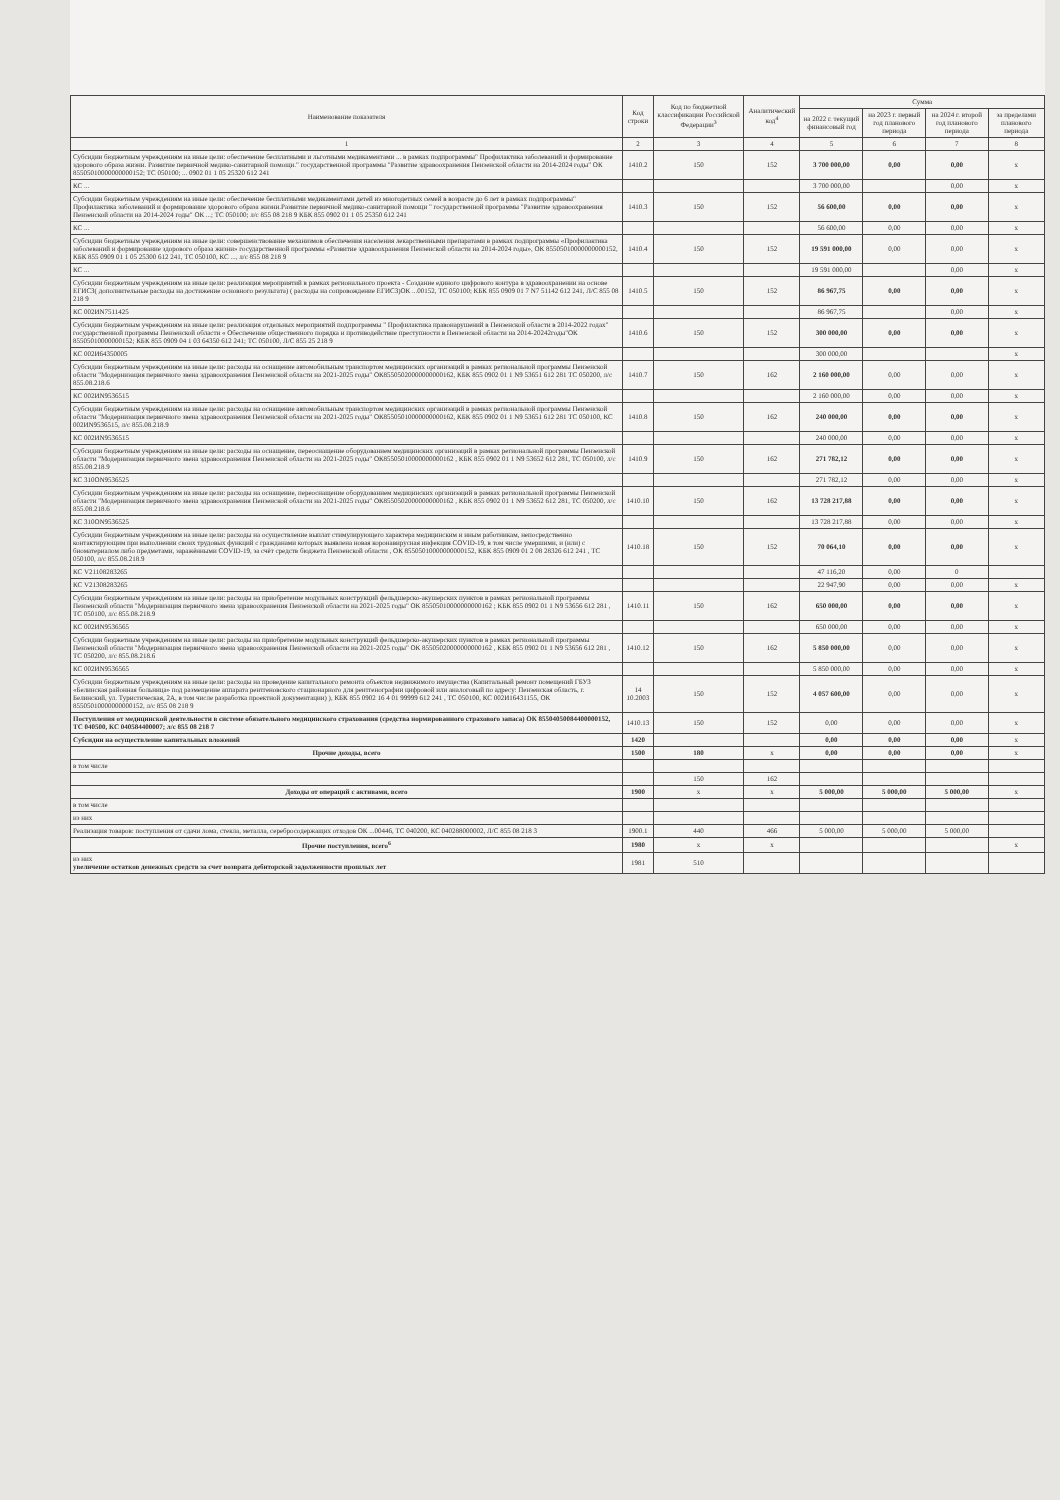| Наименование показателя | Код строки | Код по бюджетной классификации Российской Федерации<sup>3</sup> | Аналитический код<sup>4</sup> | Сумма | | | |
| --- | --- | --- | --- | --- | --- | --- | --- |
| | | | | на 2022 г. текущий финансовый год | на 2023 г. первый год планового периода | на 2024 г. второй год планового периода | за пределами планового периода |
| 1 | 2 | 3 | 4 | 5 | 6 | 7 | 8 |
| Субсидии бюджетным учреждениям на иные цели: обеспечение бесплатными и льготными медикаментами ... в рамках подпрограммы" Профилактика заболеваний и формирование здорового образа жизни. Развитие первичной медико-санитарной помощи." государственной программы "Развитие здравоохранения Пензенской области на 2014-2024 годы" ОК 85505010000000000152; ТС 050100; ... 0902 01 1 05 25320 612 241 | 1410.2 | 150 | 152 | 3 700 000,00 | 0,00 | 0,00 | x |
| КС ... | | | | 3 700 000,00 | | 0,00 | x |
| Субсидии бюджетным учреждениям на иные цели: обеспечение бесплатными медикаментами детей из многодетных семей в возрасте до 6 лет в рамках подпрограммы" Профилактика заболеваний и формирование здорового образа жизни.Развитие первичной медико-санитарной помощи " государственной программы "Развитие здравоохранения Пензенской области на 2014-2024 годы" ОК ...; ТС 050100; л/с 855 08 218 9 КБК 855 0902 01 1 05 25350 612 241 | 1410.3 | 150 | 152 | 56 600,00 | 0,00 | 0,00 | x |
| КС ... | | | | 56 600,00 | 0,00 | 0,00 | x |
| Субсидии бюджетным учреждениям на иные цели: совершенствование механизмов обеспечения населения лекарственными препаратами в рамках подпрограммы «Профилактика заболеваний и формирование здорового образа жизни» государственной программы «Развитие здравоохранения Пензенской области на 2014-2024 годы», ОК 85505010000000000152, КБК 855 0909 01 1 05 25300 612 241, ТС 050100, КС ..., л/с 855 08 218 9 | 1410.4 | 150 | 152 | 19 591 000,00 | 0,00 | 0,00 | x |
| КС ... | | | | 19 591 000,00 | | 0,00 | x |
| Субсидии бюджетным учреждениям на иные цели: реализация мероприятий в рамках регионального проекта - Создание единого цифрового контура в здравоохранении на основе ЕГИСЗ( дополнительные расходы на достижение основного результата) ( расходы на сопровождение ЕГИСЗ)ОК ...00152, ТС 050100; КБК 855 0909 01 7 N7 51142 612 241, Л/С 855 08 218 9 | 1410.5 | 150 | 152 | 86 967,75 | 0,00 | 0,00 | x |
| КС 002ИN7511425 | | | | 86 967,75 | | 0,00 | x |
| Субсидии бюджетным учреждениям на иные цели: реализация отдельных мероприятий подпрограммы " Профилактика правонарушений в Пензенской области в 2014-2022 годах" государственной программы Пензенской области « Обеспечение общественного порядка и противодействие преступности в Пензенской области на 2014-20242годы"ОК 85505010000000152; КБК 855 0909 04 1 03 64350 612 241; ТС 050100, Л/С 855 25 218 9 | 1410.6 | 150 | 152 | 300 000,00 | 0,00 | 0,00 | x |
| КС 002И64350005 | | | | 300 000,00 | | | x |
| Субсидии бюджетным учреждениям на иные цели: расходы на оснащение автомобильным транспортом медицинских организаций в рамках региональной программы Пензенской области "Модернизация первичного звена здравоохранения Пензенской области на 2021-2025 годы" ОК85505020000000000162, КБК 855 0902 01 1 N9 53651 612 281 ТС 050200, л/с 855.08.218.6 | 1410.7 | 150 | 162 | 2 160 000,00 | 0,00 | 0,00 | x |
| КС 002ИN9536515 | | | | 2 160 000,00 | 0,00 | 0,00 | x |
| Субсидии бюджетным учреждениям на иные цели: расходы на оснащение автомобильным транспортом медицинских организаций в рамках региональной программы Пензенской области "Модернизация первичного звена здравоохранения Пензенской области на 2021-2025 годы" ОК85505010000000000162, КБК 855 0902 01 1 N9 53651 612 281 ТС 050100, КС 002ИN9536515, л/с 855.08.218.9 | 1410.8 | 150 | 162 | 240 000,00 | 0,00 | 0,00 | x |
| КС 002ИN9536515 | | | | 240 000,00 | 0,00 | 0,00 | x |
| Субсидии бюджетным учреждениям на иные цели: расходы на оснащение, переоснащение оборудованием медицинских организаций в рамках региональной программы Пензенской области "Модернизация первичного звена здравоохранения Пензенской области на 2021-2025 годы" ОК85505010000000000162 , КБК 855 0902 01 1 N9 53652 612 281, ТС 050100, л/с 855.08.218.9 | 1410.9 | 150 | 162 | 271 782,12 | 0,00 | 0,00 | x |
| КС 310ОN9536525 | | | | 271 782,12 | 0,00 | 0,00 | x |
| Субсидии бюджетным учреждениям на иные цели: расходы на оснащение, переоснащение оборудованием медицинских организаций в рамках региональной программы Пензенской области "Модернизация первичного звена здравоохранения Пензенской области на 2021-2025 годы" ОК85505020000000000162 , КБК 855 0902 01 1 N9 53652 612 281, ТС 050200, л/с 855.08.218.6 | 1410.10 | 150 | 162 | 13 728 217,88 | 0,00 | 0,00 | x |
| КС 310ОN9536525 | | | | 13 728 217,88 | 0,00 | 0,00 | x |
| Субсидии бюджетным учреждениям на иные цели: расходы на осуществление выплат стимулирующего характера медицинским и иным работникам, непосредственно контактирующим при выполнении своих трудовых функций с гражданами которых выявлена новая коронавирусная инфекция COVID-19, в том числе умершими, и (или) с биоматериалом либо предметами, заражёнными COVID-19, за счёт средств бюджета Пензенской области , ОК 85505010000000000152, КБК 855 0909 01 2 08 28326 612 241 , ТС 050100, л/с 855.08.218.9 | 1410.18 | 150 | 152 | 70 064,10 | 0,00 | 0,00 | x |
| КС V21108283265 | | | | 47 116,20 | 0,00 | 0 | |
| КС V21308283265 | | | | 22 947,90 | 0,00 | 0,00 | x |
| Субсидии бюджетным учреждениям на иные цели: расходы на приобретение модульных конструкций фельдшерско-акушерских пунктов в рамках региональной программы Пензенской области "Модернизация первичного звена здравоохранения Пензенской области на 2021-2025 годы" ОК 85505010000000000162 ; КБК 855 0902 01 1 N9 53656 612 281 , ТС 050100, л/с 855.08.218.9 | 1410.11 | 150 | 162 | 650 000,00 | 0,00 | 0,00 | x |
| КС 002ИN9536565 | | | | 650 000,00 | 0,00 | 0,00 | x |
| Субсидии бюджетным учреждениям на иные цели: расходы на приобретение модульных конструкций фельдшерско-акушерских пунктов в рамках региональной программы Пензенской области "Модернизация первичного звена здравоохранения Пензенской области на 2021-2025 годы" ОК 85505020000000000162 , КБК 855 0902 01 1 N9 53656 612 281 , ТС 050200, л/с 855.08.218.6 | 1410.12 | 150 | 162 | 5 850 000,00 | 0,00 | 0,00 | x |
| КС 002ИN9536565 | | | | 5 850 000,00 | 0,00 | 0,00 | x |
| Субсидии бюджетным учреждениям на иные цели: расходы на проведение капитального ремонта объектов недвижимого имущества (Капитальный ремонт помещений ГБУЗ «Белинская районная больница» под размещение аппарата рентгеновского стационарного для рентгенографии цифровой или аналоговый по адресу: Пензенская область, г. Белинский, ул. Туристическая, 2А, в том числе разработка проектной документации) ), КБК 855 0902 16 4 01 99999 612 241 , ТС 050100, КС 002И16431155, ОК 85505010000000000152, л/с 855 08 218 9 | 14 10.2003 | 150 | 152 | 4 057 600,00 | 0,00 | 0,00 | x |
| Поступления от медицинской деятельности в системе обязательного медицинского страхования (средства нормированного страхового запаса) ОК 85504050084400000152, ТС 040500, КС 040584400007; л/с 855 08 218 7 | 1410.13 | 150 | 152 | 0,00 | 0,00 | 0,00 | x |
| Субсидии на осуществление капитальных вложений | 1420 | | | 0,00 | 0,00 | 0,00 | x |
| Прочие доходы, всего | 1500 | 180 | x | 0,00 | 0,00 | 0,00 | x |
| в том числе | | | | | | | |
| | | 150 | 162 | | | | |
| Доходы от операций с активами, всего | 1900 | x | x | 5 000,00 | 5 000,00 | 5 000,00 | x |
| в том числе | | | | | | | |
| из них | | | | | | | |
| Реализация товаров: поступления от сдачи лома, стекла, металла, серебросодержащих отходов ОК ...00446, ТС 040200, КС 040288000002, Л/С 855 08 218 3 | 1900.1 | 440 | 466 | 5 000,00 | 5 000,00 | 5 000,00 | |
| Прочие поступления, всего<sup>6</sup> | 1980 | x | x | | | | x |
| из них увеличение остатков денежных средств за счет возврата дебиторской задолженности прошлых лет | 1981 | 510 | | | | | |